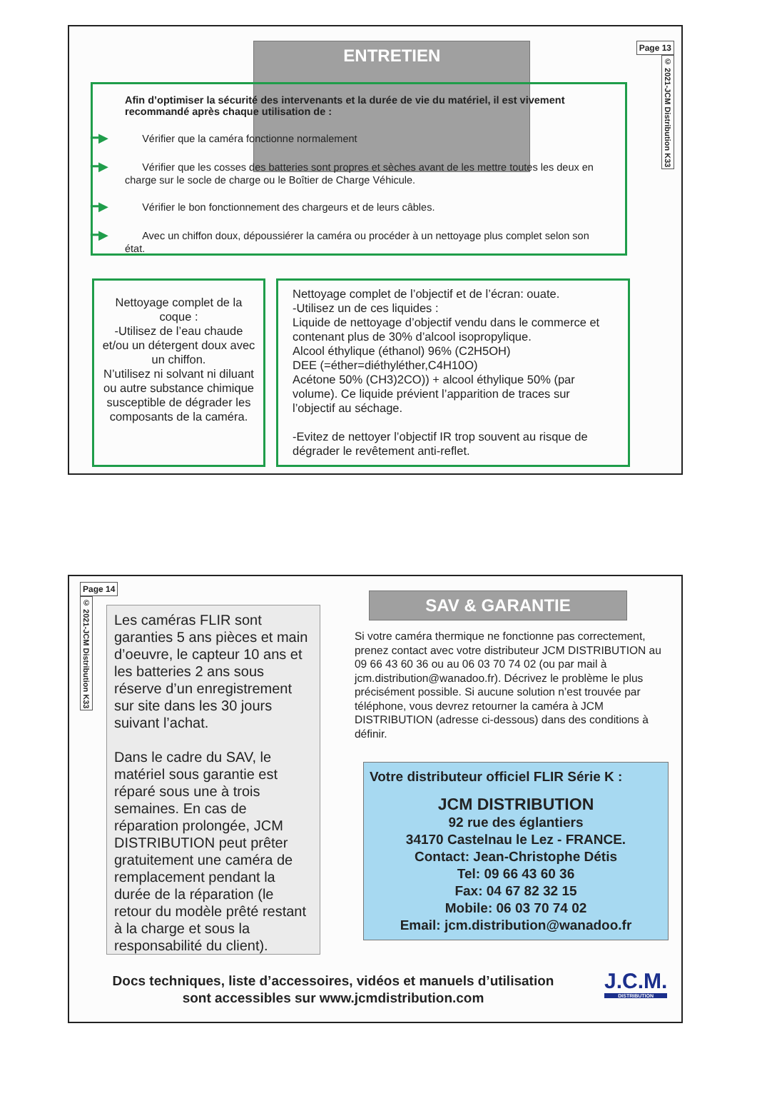ENTRETIEN
Page 13
© 2021-JCM Distribution K33
Afin d’optimiser la sécurité des intervenants et la durée de vie du matériel, il est vivement recommandé après chaque utilisation de :
━▶ Vérifier que la caméra fonctionne normalement
━▶ Vérifier que les cosses des batteries sont propres et sèches avant de les mettre toutes les deux en charge sur le socle de charge ou le Boîtier de Charge Véhicule.
━▶ Vérifier le bon fonctionnement des chargeurs et de leurs câbles.
━▶ Avec un chiffon doux, dépoussiérer la caméra ou procéder à un nettoyage plus complet selon son état.
Nettoyage complet de la coque :
-Utilisez de l’eau chaude et/ou un détergent doux avec un chiffon.
N’utilisez ni solvant ni diluant ou autre substance chimique susceptible de dégrader les composants de la caméra.
Nettoyage complet de l’objectif et de l’écran: ouate.
-Utilisez un de ces liquides :
Liquide de nettoyage d’objectif vendu dans le commerce et contenant plus de 30% d’alcool isopropylique.
Alcool éthylique (éthanol) 96% (C2H5OH)
DEE (=éther=diéthyléther,C4H10O)
Acétone 50% (CH3)2CO)) + alcool éthylique 50% (par volume). Ce liquide prévient l’apparition de traces sur l’objectif au séchage.
-Evitez de nettoyer l’objectif IR trop souvent au risque de dégrader le revêtement anti-reflet.
Page 14
© 2021-JCM Distribution K33
Les caméras FLIR sont garanties 5 ans pièces et main d’oeuvre, le capteur 10 ans et les batteries 2 ans sous réserve d’un enregistrement sur site dans les 30 jours suivant l’achat.
Dans le cadre du SAV, le matériel sous garantie est réparé sous une à trois semaines. En cas de réparation prolongée, JCM DISTRIBUTION peut prêter gratuitement une caméra de remplacement pendant la durée de la réparation (le retour du modèle prêté restant à la charge et sous la responsabilité du client).
SAV & GARANTIE
Si votre caméra thermique ne fonctionne pas correctement, prenez contact avec votre distributeur JCM DISTRIBUTION au 09 66 43 60 36 ou au 06 03 70 74 02 (ou par mail à jcm.distribution@wanadoo.fr). Décrivez le problème le plus précisément possible. Si aucune solution n’est trouvée par téléphone, vous devrez retourner la caméra à JCM DISTRIBUTION (adresse ci-dessous) dans des conditions à définir.
Votre distributeur officiel FLIR Série K :
JCM DISTRIBUTION
92 rue des églantiers
34170 Castelnau le Lez - FRANCE.
Contact: Jean-Christophe Détis
Tel: 09 66 43 60 36
Fax: 04 67 82 32 15
Mobile: 06 03 70 74 02
Email: jcm.distribution@wanadoo.fr
Docs techniques, liste d’accessoires, vidéos et manuels d’utilisation sont accessibles sur www.jcmdistribution.com
J.C.M.
DISTRIBUTION